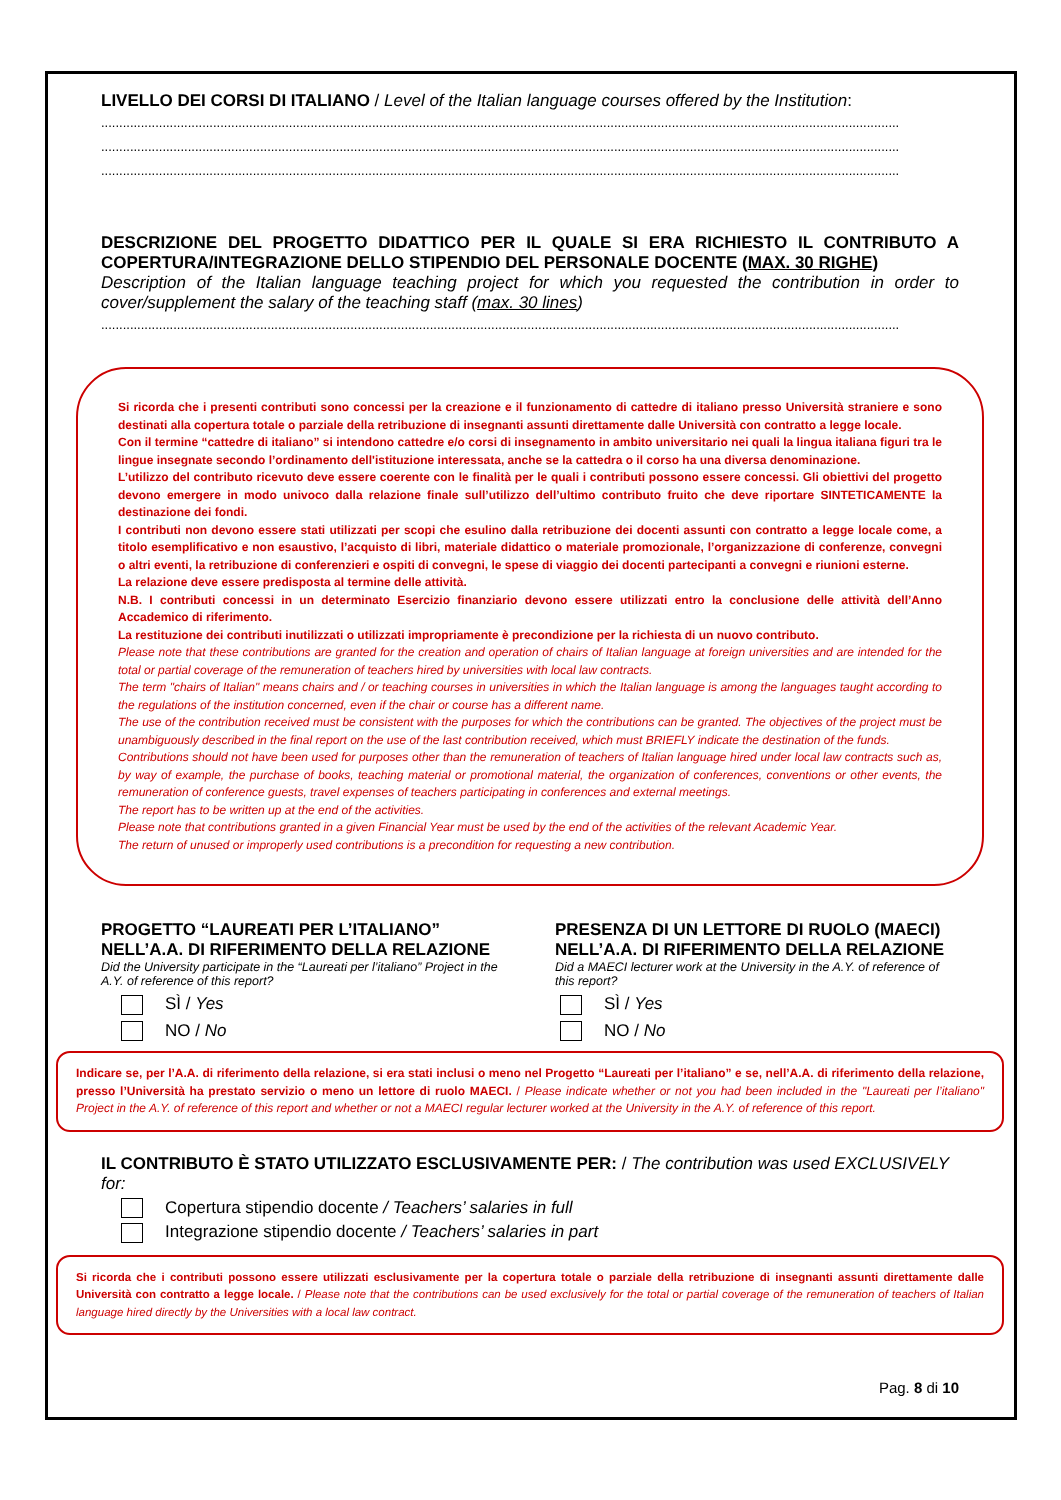LIVELLO DEI CORSI DI ITALIANO / Level of the Italian language courses offered by the Institution:
.............................................................................................................................................................................................................................
.............................................................................................................................................................................................................................
.............................................................................................................................................................................................................................
DESCRIZIONE DEL PROGETTO DIDATTICO PER IL QUALE SI ERA RICHIESTO IL CONTRIBUTO A COPERTURA/INTEGRAZIONE DELLO STIPENDIO DEL PERSONALE DOCENTE (MAX. 30 RIGHE)
Description of the Italian language teaching project for which you requested the contribution in order to cover/supplement the salary of the teaching staff (max. 30 lines)
.............................................................................................................................................................................................................................
Si ricorda che i presenti contributi sono concessi per la creazione e il funzionamento di cattedre di italiano presso Università straniere e sono destinati alla copertura totale o parziale della retribuzione di insegnanti assunti direttamente dalle Università con contratto a legge locale.
Con il termine “cattedre di italiano” si intendono cattedre e/o corsi di insegnamento in ambito universitario nei quali la lingua italiana figuri tra le lingue insegnate secondo l’ordinamento dell'istituzione interessata, anche se la cattedra o il corso ha una diversa denominazione.
L’utilizzo del contributo ricevuto deve essere coerente con le finalità per le quali i contributi possono essere concessi. Gli obiettivi del progetto devono emergere in modo univoco dalla relazione finale sull’utilizzo dell’ultimo contributo fruito che deve riportare SINTETICAMENTE la destinazione dei fondi.
I contributi non devono essere stati utilizzati per scopi che esulino dalla retribuzione dei docenti assunti con contratto a legge locale come, a titolo esemplificativo e non esaustivo, l’acquisto di libri, materiale didattico o materiale promozionale, l’organizzazione di conferenze, convegni o altri eventi, la retribuzione di conferenzieri e ospiti di convegni, le spese di viaggio dei docenti partecipanti a convegni e riunioni esterne.
La relazione deve essere predisposta al termine delle attività.
N.B. I contributi concessi in un determinato Esercizio finanziario devono essere utilizzati entro la conclusione delle attività dell’Anno Accademico di riferimento.
La restituzione dei contributi inutilizzati o utilizzati impropriamente è precondizione per la richiesta di un nuovo contributo.
Please note that these contributions are granted for the creation and operation of chairs of Italian language at foreign universities and are intended for the total or partial coverage of the remuneration of teachers hired by universities with local law contracts.
The term "chairs of Italian" means chairs and / or teaching courses in universities in which the Italian language is among the languages taught according to the regulations of the institution concerned, even if the chair or course has a different name.
The use of the contribution received must be consistent with the purposes for which the contributions can be granted. The objectives of the project must be unambiguously described in the final report on the use of the last contribution received, which must BRIEFLY indicate the destination of the funds.
Contributions should not have been used for purposes other than the remuneration of teachers of Italian language hired under local law contracts such as, by way of example, the purchase of books, teaching material or promotional material, the organization of conferences, conventions or other events, the remuneration of conference guests, travel expenses of teachers participating in conferences and external meetings.
The report has to be written up at the end of the activities.
Please note that contributions granted in a given Financial Year must be used by the end of the activities of the relevant Academic Year.
The return of unused or improperly used contributions is a precondition for requesting a new contribution.
PROGETTO “LAUREATI PER L’ITALIANO”
NELL’A.A. DI RIFERIMENTO DELLA RELAZIONE
Did the University participate in the “Laureati per l’italiano” Project in the A.Y. of reference of this report?
SÌ / Yes
NO / No
PRESENZA DI UN LETTORE DI RUOLO (MAECI)
NELL’A.A. DI RIFERIMENTO DELLA RELAZIONE
Did a MAECI lecturer work at the University in the A.Y. of reference of this report?
SÌ / Yes
NO / No
Indicare se, per l’A.A. di riferimento della relazione, si era stati inclusi o meno nel Progetto “Laureati per l’italiano” e se, nell’A.A. di riferimento della relazione, presso l’Università ha prestato servizio o meno un lettore di ruolo MAECI. / Please indicate whether or not you had been included in the "Laureati per l’italiano" Project in the A.Y. of reference of this report and whether or not a MAECI regular lecturer worked at the University in the A.Y. of reference of this report.
IL CONTRIBUTO È STATO UTILIZZATO ESCLUSIVAMENTE PER: / The contribution was used EXCLUSIVELY for:
Copertura stipendio docente / Teachers’ salaries in full
Integrazione stipendio docente / Teachers’ salaries in part
Si ricorda che i contributi possono essere utilizzati esclusivamente per la copertura totale o parziale della retribuzione di insegnanti assunti direttamente dalle Università con contratto a legge locale. / Please note that the contributions can be used exclusively for the total or partial coverage of the remuneration of teachers of Italian language hired directly by the Universities with a local law contract.
Pag. 8 di 10